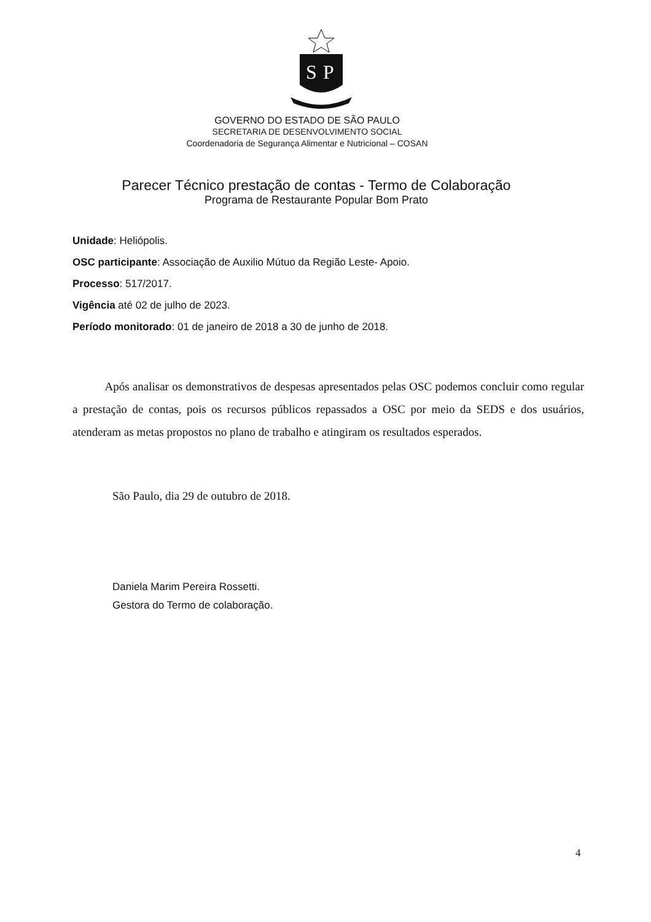S
P
GOVERNO DO ESTADO DE SÃO PAULO
SECRETARIA DE DESENVOLVIMENTO SOCIAL
Coordenadoria de Segurança Alimentar e Nutricional – COSAN
Parecer Técnico prestação de contas - Termo de Colaboração
Programa de Restaurante Popular Bom Prato
Unidade: Heliópolis.
OSC participante: Associação de Auxilio Mútuo da Região Leste- Apoio.
Processo: 517/2017.
Vigência até 02 de julho de 2023.
Período monitorado: 01 de janeiro de 2018 a 30 de junho de 2018.
Após analisar os demonstrativos de despesas apresentados pelas OSC podemos concluir como regular a prestação de contas, pois os recursos públicos repassados a OSC por meio da SEDS e dos usuários, atenderam as metas propostos no plano de trabalho e atingiram os resultados esperados.
São Paulo, dia 29 de outubro de 2018.
Daniela Marim Pereira Rossetti.
Gestora do Termo de colaboração.
4